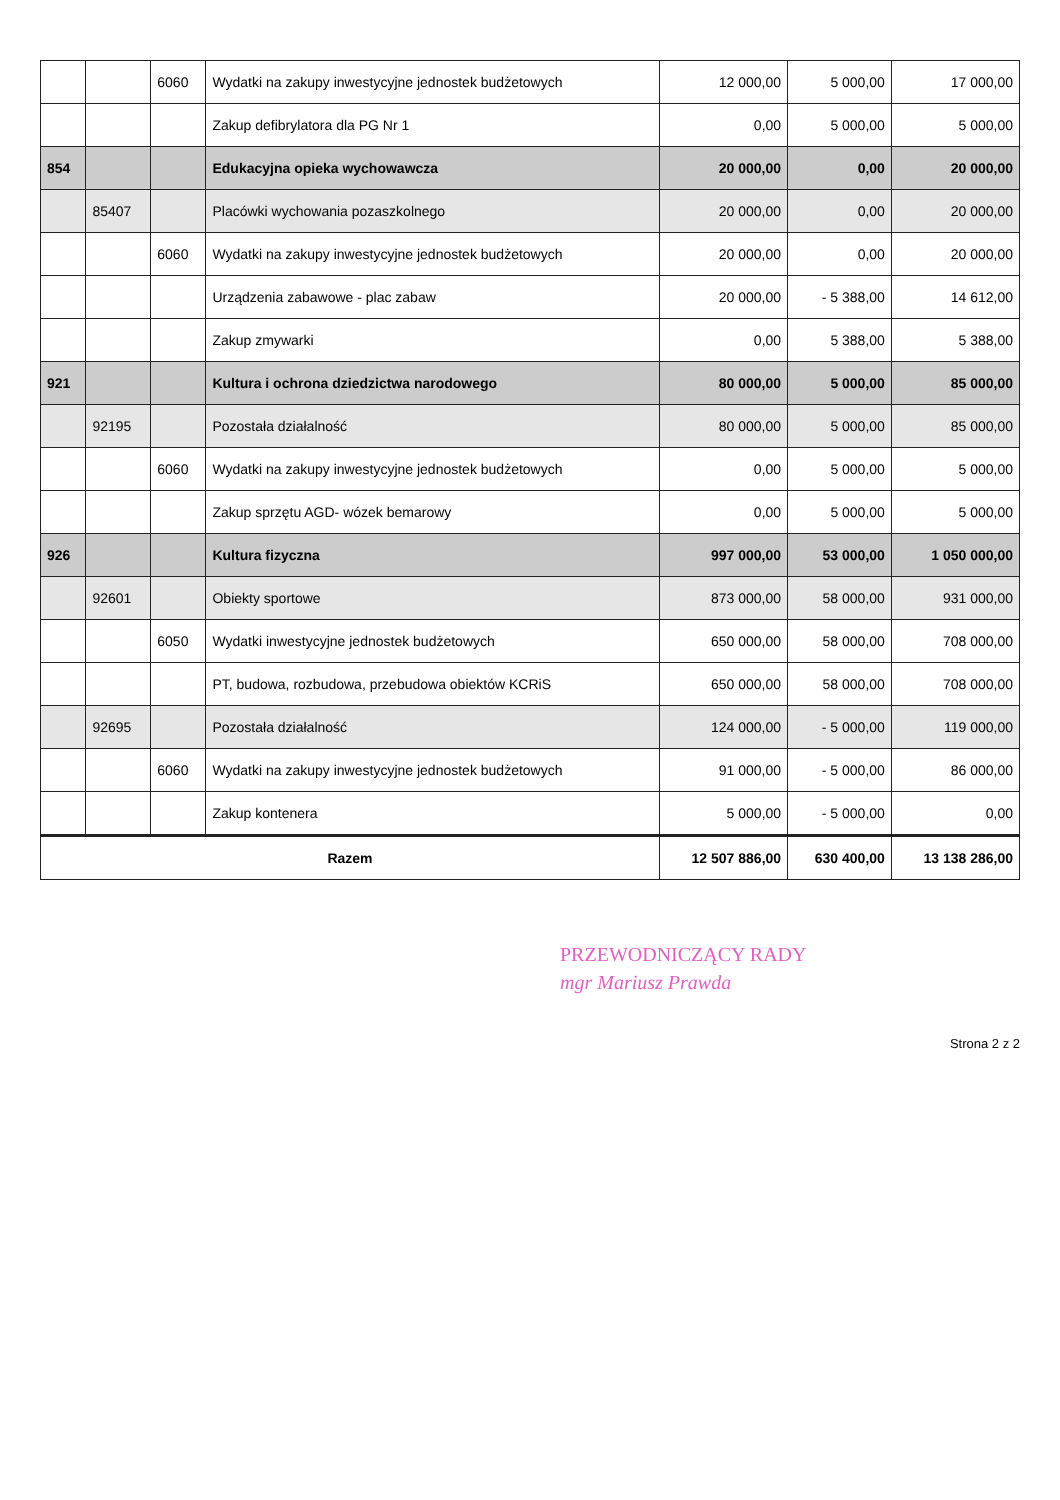| | | 6060 | Wydatki na zakupy inwestycyjne jednostek budżetowych | 12 000,00 | 5 000,00 | 17 000,00 |
| | | | Zakup defibrylatora dla PG Nr 1 | 0,00 | 5 000,00 | 5 000,00 |
| 854 | | | Edukacyjna opieka wychowawcza | 20 000,00 | 0,00 | 20 000,00 |
| | 85407 | | Placówki wychowania pozaszkolnego | 20 000,00 | 0,00 | 20 000,00 |
| | | 6060 | Wydatki na zakupy inwestycyjne jednostek budżetowych | 20 000,00 | 0,00 | 20 000,00 |
| | | | Urządzenia zabawowe - plac zabaw | 20 000,00 | - 5 388,00 | 14 612,00 |
| | | | Zakup zmywarki | 0,00 | 5 388,00 | 5 388,00 |
| 921 | | | Kultura i ochrona dziedzictwa narodowego | 80 000,00 | 5 000,00 | 85 000,00 |
| | 92195 | | Pozostała działalność | 80 000,00 | 5 000,00 | 85 000,00 |
| | | 6060 | Wydatki na zakupy inwestycyjne jednostek budżetowych | 0,00 | 5 000,00 | 5 000,00 |
| | | | Zakup sprzętu AGD- wózek bemarowy | 0,00 | 5 000,00 | 5 000,00 |
| 926 | | | Kultura fizyczna | 997 000,00 | 53 000,00 | 1 050 000,00 |
| | 92601 | | Obiekty sportowe | 873 000,00 | 58 000,00 | 931 000,00 |
| | | 6050 | Wydatki inwestycyjne jednostek budżetowych | 650 000,00 | 58 000,00 | 708 000,00 |
| | | | PT, budowa, rozbudowa, przebudowa obiektów KCRiS | 650 000,00 | 58 000,00 | 708 000,00 |
| | 92695 | | Pozostała działalność | 124 000,00 | - 5 000,00 | 119 000,00 |
| | | 6060 | Wydatki na zakupy inwestycyjne jednostek budżetowych | 91 000,00 | - 5 000,00 | 86 000,00 |
| | | | Zakup kontenera | 5 000,00 | - 5 000,00 | 0,00 |
| Razem | | | | 12 507 886,00 | 630 400,00 | 13 138 286,00 |
PRZEWODNICZĄCY RADY
mgr Mariusz Prawda
Strona 2 z 2